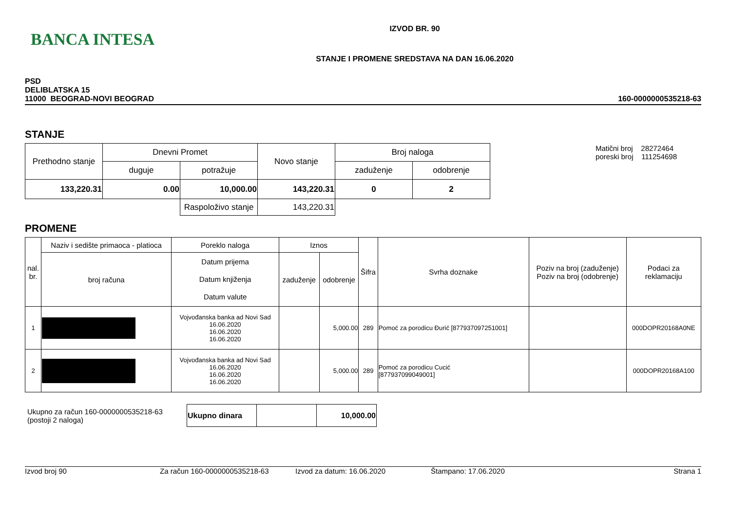BANCA INTESA
IZVOD BR. 90
STANJE I PROMENE SREDSTAVA NA DAN 16.06.2020
PSD
DELIBLATSKA 15
11000 BEOGRAD-NOVI BEOGRAD
160-0000000535218-63
STANJE
| Prethodno stanje | Dnevni Promet | | Novo stanje | Broj naloga | |
| | duguje | potražuje | | zaduženje | odobrenje |
| 133,220.31 | 0.00 | 10,000.00 | 143,220.31 | 0 | 2 |
| | | Raspoloživo stanje | 143,220.31 | | |
Matični broj 28272464
poreski broj 111254698
PROMENE
| nal. br. | Naziv i sedište primaoca - platioca | Poreklo naloga | Iznos | | Šifra | Svrha doznake | Poziv na broj (zaduženje) Poziv na broj (odobrenje) | Podaci za reklamaciju |
| | broj računa | Datum prijema Datum knjiženja Datum valute | zaduženje | odobrenje | | | | |
| 1 | | Vojvođanska banka ad Novi Sad 16.06.2020 16.06.2020 16.06.2020 | | 5,000.00 | 289 | Pomoć za porodicu Đurić [877937097251001] | | 000DOPR20168A0NE |
| 2 | | Vojvođanska banka ad Novi Sad 16.06.2020 16.06.2020 16.06.2020 | | 5,000.00 | 289 | Pomoć za porodicu Cucić [877937099049001] | | 000DOPR20168A100 |
Ukupno za račun 160-0000000535218-63
(postoji 2 naloga)
| Ukupno dinara | | 10,000.00 |
Izvod broj 90 Za račun 160-0000000535218-63 Izvod za datum: 16.06.2020 Štampano: 17.06.2020 Strana 1